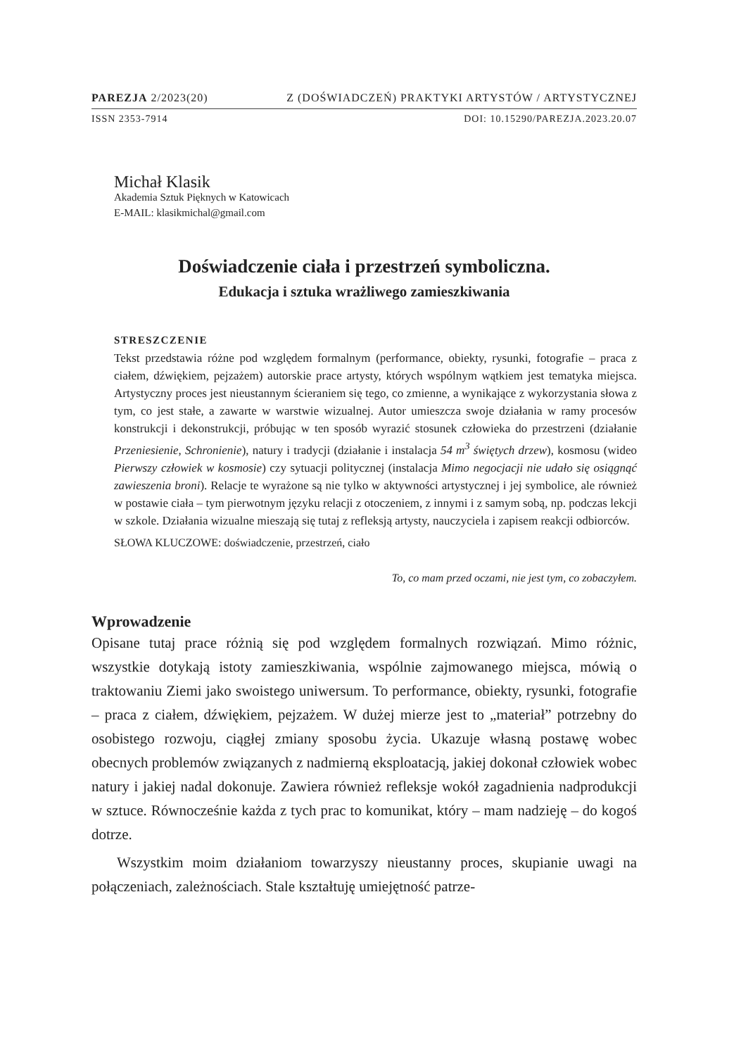PAREZJA 2/2023(20) Z (DOŚWIADCZEŃ) PRAKTYKI ARTYSTÓW / ARTYSTYCZNEJ
ISSN 2353-7914 DOI: 10.15290/PAREZJA.2023.20.07
Michał Klasik
Akademia Sztuk Pięknych w Katowicach
E-MAIL: klasikmichal@gmail.com
Doświadczenie ciała i przestrzeń symboliczna.
Edukacja i sztuka wrażliwego zamieszkiwania
STRESZCZENIE
Tekst przedstawia różne pod względem formalnym (performance, obiekty, rysunki, fotografie – praca z ciałem, dźwiękiem, pejzażem) autorskie prace artysty, których wspólnym wątkiem jest tematyka miejsca. Artystyczny proces jest nieustannym ścieraniem się tego, co zmienne, a wynikające z wykorzystania słowa z tym, co jest stałe, a zawarte w warstwie wizualnej. Autor umieszcza swoje działania w ramy procesów konstrukcji i dekonstrukcji, próbując w ten sposób wyrazić stosunek człowieka do przestrzeni (działanie Przeniesienie, Schronienie), natury i tradycji (działanie i instalacja 54 m<sup>3</sup> świętych drzew), kosmosu (wideo Pierwszy człowiek w kosmosie) czy sytuacji politycznej (instalacja Mimo negocjacji nie udało się osiągnąć zawieszenia broni). Relacje te wyrażone są nie tylko w aktywności artystycznej i jej symbolice, ale również w postawie ciała – tym pierwotnym języku relacji z otoczeniem, z innymi i z samym sobą, np. podczas lekcji w szkole. Działania wizualne mieszają się tutaj z refleksją artysty, nauczyciela i zapisem reakcji odbiorców.
SŁOWA KLUCZOWE: doświadczenie, przestrzeń, ciało
To, co mam przed oczami, nie jest tym, co zobaczyłem.
Wprowadzenie
Opisane tutaj prace różnią się pod względem formalnych rozwiązań. Mimo różnic, wszystkie dotykają istoty zamieszkiwania, wspólnie zajmowanego miejsca, mówią o traktowaniu Ziemi jako swoistego uniwersum. To performance, obiekty, rysunki, fotografie – praca z ciałem, dźwiękiem, pejzażem. W dużej mierze jest to „materiał” potrzebny do osobistego rozwoju, ciągłej zmiany sposobu życia. Ukazuje własną postawę wobec obecnych problemów związanych z nadmierną eksploatacją, jakiej dokonał człowiek wobec natury i jakiej nadal dokonuje. Zawiera również refleksje wokół zagadnienia nadprodukcji w sztuce. Równocześnie każda z tych prac to komunikat, który – mam nadzieję – do kogoś dotrze.
Wszystkim moim działaniom towarzyszy nieustanny proces, skupianie uwagi na połączeniach, zależnościach. Stale kształtuję umiejętność patrze-